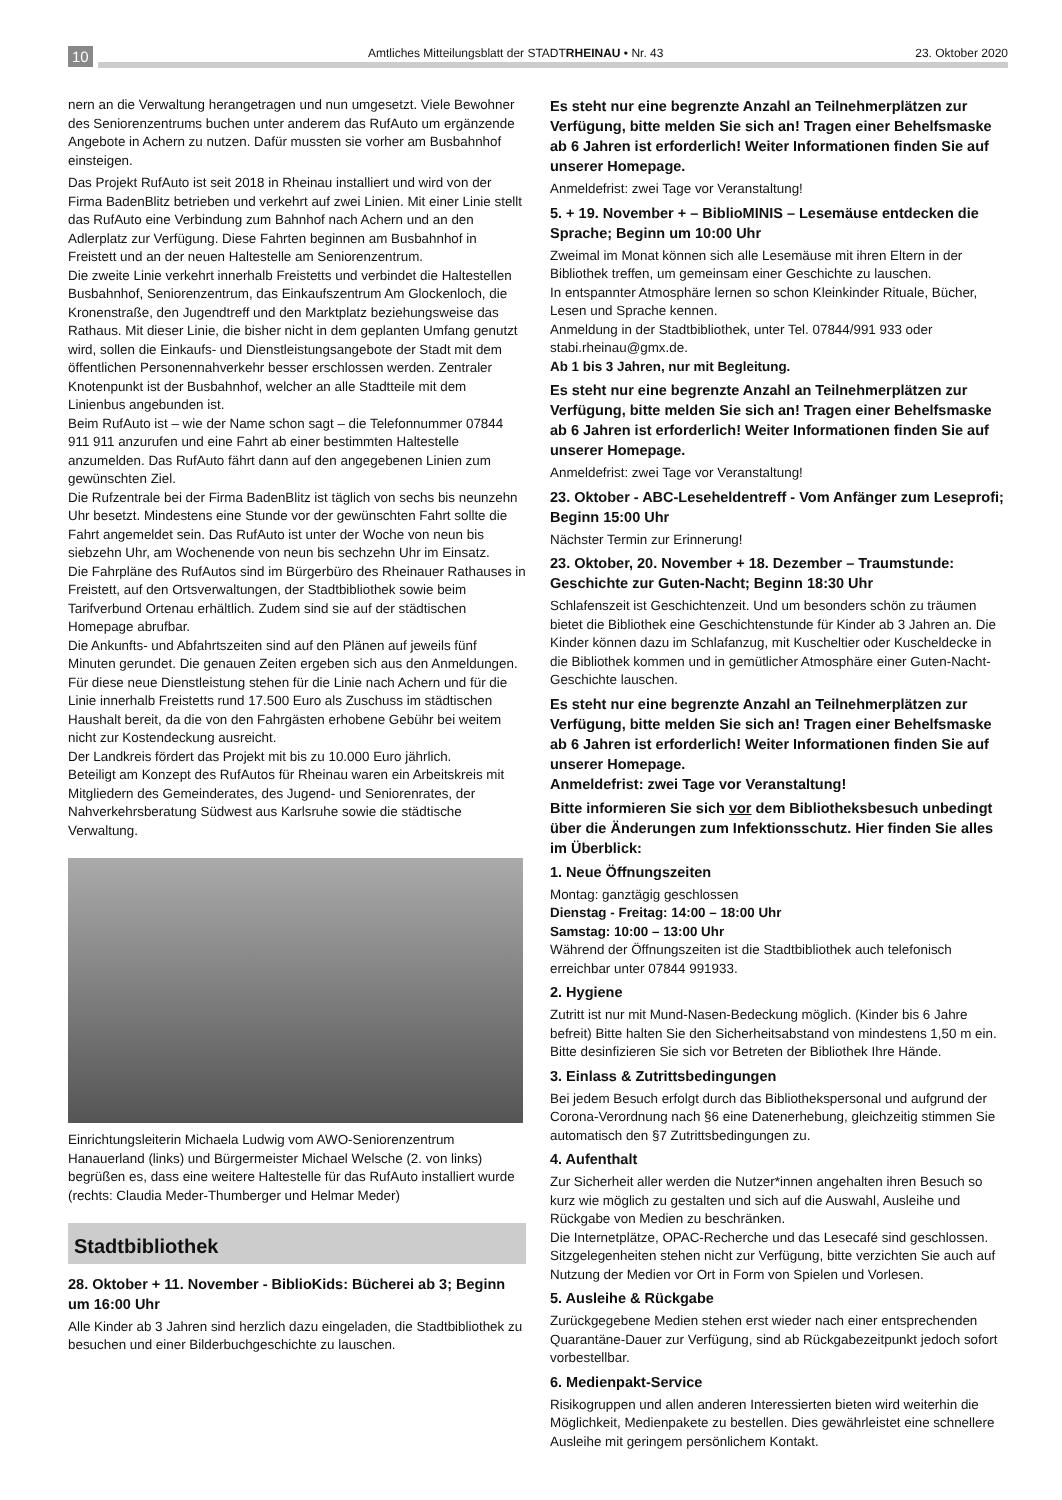10 Amtliches Mitteilungsblatt der STADTRHEINAU • Nr. 43 23. Oktober 2020
nern an die Verwaltung herangetragen und nun umgesetzt. Viele Bewohner des Seniorenzentrums buchen unter anderem das RufAuto um ergänzende Angebote in Achern zu nutzen. Dafür mussten sie vorher am Busbahnhof einsteigen.
Das Projekt RufAuto ist seit 2018 in Rheinau installiert und wird von der Firma BadenBlitz betrieben und verkehrt auf zwei Linien. Mit einer Linie stellt das RufAuto eine Verbindung zum Bahnhof nach Achern und an den Adlerplatz zur Verfügung. Diese Fahrten beginnen am Busbahnhof in Freistett und an der neuen Haltestelle am Seniorenzentrum.
Die zweite Linie verkehrt innerhalb Freistetts und verbindet die Haltestellen Busbahnhof, Seniorenzentrum, das Einkaufszentrum Am Glockenloch, die Kronenstraße, den Jugendtreff und den Marktplatz beziehungsweise das Rathaus. Mit dieser Linie, die bisher nicht in dem geplanten Umfang genutzt wird, sollen die Einkaufs- und Dienstleistungsangebote der Stadt mit dem öffentlichen Personennahverkehr besser erschlossen werden. Zentraler Knotenpunkt ist der Busbahnhof, welcher an alle Stadtteile mit dem Linienbus angebunden ist.
Beim RufAuto ist – wie der Name schon sagt – die Telefonnummer 07844 911 911 anzurufen und eine Fahrt ab einer bestimmten Haltestelle anzumelden. Das RufAuto fährt dann auf den angegebenen Linien zum gewünschten Ziel.
Die Rufzentrale bei der Firma BadenBlitz ist täglich von sechs bis neunzehn Uhr besetzt. Mindestens eine Stunde vor der gewünschten Fahrt sollte die Fahrt angemeldet sein. Das RufAuto ist unter der Woche von neun bis siebzehn Uhr, am Wochenende von neun bis sechzehn Uhr im Einsatz.
Die Fahrpläne des RufAutos sind im Bürgerbüro des Rheinauer Rathauses in Freistett, auf den Ortsverwaltungen, der Stadtbibliothek sowie beim Tarifverbund Ortenau erhältlich. Zudem sind sie auf der städtischen Homepage abrufbar.
Die Ankunfts- und Abfahrtszeiten sind auf den Plänen auf jeweils fünf Minuten gerundet. Die genauen Zeiten ergeben sich aus den Anmeldungen.
Für diese neue Dienstleistung stehen für die Linie nach Achern und für die Linie innerhalb Freistetts rund 17.500 Euro als Zuschuss im städtischen Haushalt bereit, da die von den Fahrgästen erhobene Gebühr bei weitem nicht zur Kostendeckung ausreicht.
Der Landkreis fördert das Projekt mit bis zu 10.000 Euro jährlich.
Beteiligt am Konzept des RufAutos für Rheinau waren ein Arbeitskreis mit Mitgliedern des Gemeinderates, des Jugend- und Seniorenrates, der Nahverkehrsberatung Südwest aus Karlsruhe sowie die städtische Verwaltung.
Einrichtungsleiterin Michaela Ludwig vom AWO-Seniorenzentrum Hanauerland (links) und Bürgermeister Michael Welsche (2. von links) begrüßen es, dass eine weitere Haltestelle für das RufAuto installiert wurde (rechts: Claudia Meder-Thumberger und Helmar Meder)
Stadtbibliothek
28. Oktober + 11. November - BiblioKids: Bücherei ab 3; Beginn um 16:00 Uhr
Alle Kinder ab 3 Jahren sind herzlich dazu eingeladen, die Stadtbibliothek zu besuchen und einer Bilderbuchgeschichte zu lauschen.
Es steht nur eine begrenzte Anzahl an Teilnehmerplätzen zur Verfügung, bitte melden Sie sich an! Tragen einer Behelfsmaske ab 6 Jahren ist erforderlich! Weiter Informationen finden Sie auf unserer Homepage.
Anmeldefrist: zwei Tage vor Veranstaltung!
5. + 19. November + – BiblioMINIS – Lesemäuse entdecken die Sprache; Beginn um 10:00 Uhr
Zweimal im Monat können sich alle Lesemäuse mit ihren Eltern in der Bibliothek treffen, um gemeinsam einer Geschichte zu lauschen.
In entspannter Atmosphäre lernen so schon Kleinkinder Rituale, Bücher, Lesen und Sprache kennen.
Anmeldung in der Stadtbibliothek, unter Tel. 07844/991 933 oder stabi.rheinau@gmx.de.
Ab 1 bis 3 Jahren, nur mit Begleitung.
Es steht nur eine begrenzte Anzahl an Teilnehmerplätzen zur Verfügung, bitte melden Sie sich an! Tragen einer Behelfsmaske ab 6 Jahren ist erforderlich! Weiter Informationen finden Sie auf unserer Homepage.
Anmeldefrist: zwei Tage vor Veranstaltung!
23. Oktober - ABC-Leseheldentreff - Vom Anfänger zum Leseprofi; Beginn 15:00 Uhr
Nächster Termin zur Erinnerung!
23. Oktober, 20. November + 18. Dezember – Traumstunde: Geschichte zur Guten-Nacht; Beginn 18:30 Uhr
Schlafenszeit ist Geschichtenzeit. Und um besonders schön zu träumen bietet die Bibliothek eine Geschichtenstunde für Kinder ab 3 Jahren an. Die Kinder können dazu im Schlafanzug, mit Kuscheltier oder Kuscheldecke in die Bibliothek kommen und in gemütlicher Atmosphäre einer Guten-Nacht-Geschichte lauschen.
Es steht nur eine begrenzte Anzahl an Teilnehmerplätzen zur Verfügung, bitte melden Sie sich an! Tragen einer Behelfsmaske ab 6 Jahren ist erforderlich! Weiter Informationen finden Sie auf unserer Homepage.
Anmeldefrist: zwei Tage vor Veranstaltung!
Bitte informieren Sie sich vor dem Bibliotheksbesuch unbedingt über die Änderungen zum Infektionsschutz. Hier finden Sie alles im Überblick:
1. Neue Öffnungszeiten
Montag: ganztägig geschlossen
Dienstag - Freitag: 14:00 – 18:00 Uhr
Samstag: 10:00 – 13:00 Uhr
Während der Öffnungszeiten ist die Stadtbibliothek auch telefonisch erreichbar unter 07844 991933.
2. Hygiene
Zutritt ist nur mit Mund-Nasen-Bedeckung möglich. (Kinder bis 6 Jahre befreit) Bitte halten Sie den Sicherheitsabstand von mindestens 1,50 m ein. Bitte desinfizieren Sie sich vor Betreten der Bibliothek Ihre Hände.
3. Einlass & Zutrittsbedingungen
Bei jedem Besuch erfolgt durch das Bibliothekspersonal und aufgrund der Corona-Verordnung nach §6 eine Datenerhebung, gleichzeitig stimmen Sie automatisch den §7 Zutrittsbedingungen zu.
4. Aufenthalt
Zur Sicherheit aller werden die Nutzer*innen angehalten ihren Besuch so kurz wie möglich zu gestalten und sich auf die Auswahl, Ausleihe und Rückgabe von Medien zu beschränken.
Die Internetplätze, OPAC-Recherche und das Lesecafé sind geschlossen. Sitzgelegenheiten stehen nicht zur Verfügung, bitte verzichten Sie auch auf Nutzung der Medien vor Ort in Form von Spielen und Vorlesen.
5. Ausleihe & Rückgabe
Zurückgegebene Medien stehen erst wieder nach einer entsprechenden Quarantäne-Dauer zur Verfügung, sind ab Rückgabezeitpunkt jedoch sofort vorbestellbar.
6. Medienpakt-Service
Risikogruppen und allen anderen Interessierten bieten wird weiterhin die Möglichkeit, Medienpakete zu bestellen. Dies gewährleistet eine schnellere Ausleihe mit geringem persönlichem Kontakt.